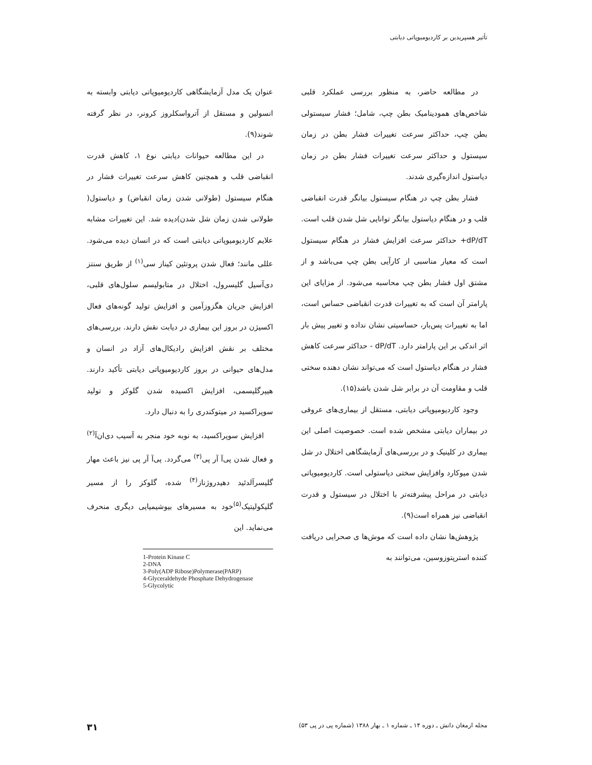تأثیر هسپریدین بر کاردیومیوپاتی دیابتی
در مطالعه حاضر، به منظور بررسی عملکرد قلبی شاخص‌های همودینامیک بطن چپ، شامل؛ فشار سیستولی بطن چپ، حداکثر سرعت تغییرات فشار بطن در زمان سیستول و حداکثر سرعت تغییرات فشار بطن در زمان دیاستول اندازه‌گیری شدند.
فشار بطن چپ در هنگام سیستول بیانگر قدرت انقباضی قلب و در هنگام دیاستول بیانگر توانایی شل شدن قلب است. ‎+dP/dT حداکثر سرعت افزایش فشار در هنگام سیستول است که معیار مناسبی از کارآیی بطن چپ می‌باشد و از مشتق اول فشار بطن چپ محاسبه می‌شود. از مزایای این پارامتر آن است که به تغییرات قدرت انقباضی حساس است، اما به تغییرات پس‌بار، حساسیتی نشان نداده و تغییر پیش بار اثر اندکی بر این پارامتر دارد. ‎- dP/dT حداکثر سرعت کاهش فشار در هنگام دیاستول است که می‌تواند نشان دهنده سختی قلب و مقاومت آن در برابر شل شدن باشد(۱۵).
وجود کاردیومیوپاتی دیابتی، مستقل از بیماری‌های عروقی در بیماران دیابتی مشخص شده است. خصوصیت اصلی این بیماری در کلینیک و در بررسی‌های آزمایشگاهی اختلال در شل شدن میوکارد وافزایش سختی دیاستولی است. کاردیومیوپاتی دیابتی در مراحل پیشرفته‌تر با اختلال در سیستول و قدرت انقباضی نیز همراه است(۹).
پژوهش‌ها نشان داده است که موش‌ها ی صحرایی دریافت کننده استرپتوزوسین، می‌توانند به
عنوان یک مدل آزمایشگاهی کاردیومیوپاتی دیابتی وابسته به انسولین و مستقل از آترواسکلروز کرونر، در نظر گرفته شوند(۹).
در این مطالعه حیوانات دیابتی نوع ۱، کاهش قدرت انقباضی قلب و همچنین کاهش سرعت تغییرات فشار در هنگام سیستول (طولانی شدن زمان انقباض) و دیاستول( طولانی شدن زمان شل شدن)دیده شد. این تغییرات مشابه علایم کاردیومیوپاتی دیابتی است که در انسان دیده می‌شود. عللی مانند؛ فعال شدن پروتئین کیناز سی<sup>(۱)</sup> از طریق سنتز دی‌آسیل گلیسرول، اختلال در متابولیسم سلول‌های قلبی، افزایش جریان هگزوزآمین و افزایش تولید گونه‌های فعال اکسیژن در بروز این بیماری در دیابت نقش دارند. بررسی‌های مختلف بر نقش افزایش رادیکال‌های آزاد در انسان و مدل‌های حیوانی در بروز کاردیومیوپاتی دیابتی تأکید دارند. هیپرگلیسمی، افزایش اکسیده شدن گلوکز و تولید سوپراکسید در میتوکندری را به دنبال دارد.
افزایش سوپراکسید، به نوبه خود منجر به آسیب دی‌ان‌آ<sup>(۲)</sup> و فعال شدن پی‌آ آر پی<sup>(۳)</sup> می‌گردد. پی‌آ آر پی نیز باعث مهار گلیسرآلدئید دهیدروژناز<sup>(۴)</sup> شده، گلوکز را از مسیر گلیکولیتیک<sup>(۵)</sup>خود به مسیرهای بیوشیمیایی دیگری منحرف می‌نماید. این
1-Protein Kinase C
2-DNA
3-Poly(ADP Ribose)Polymerase(PARP)
4-Glyceraldehyde Phosphate Dehydrogenase
5-Glycolytic
مجله ارمغان دانش ـ دوره ۱۴ ـ شماره ۱ ـ بهار ۱۳۸۸ (شماره پی در پی ۵۳) ۳۱